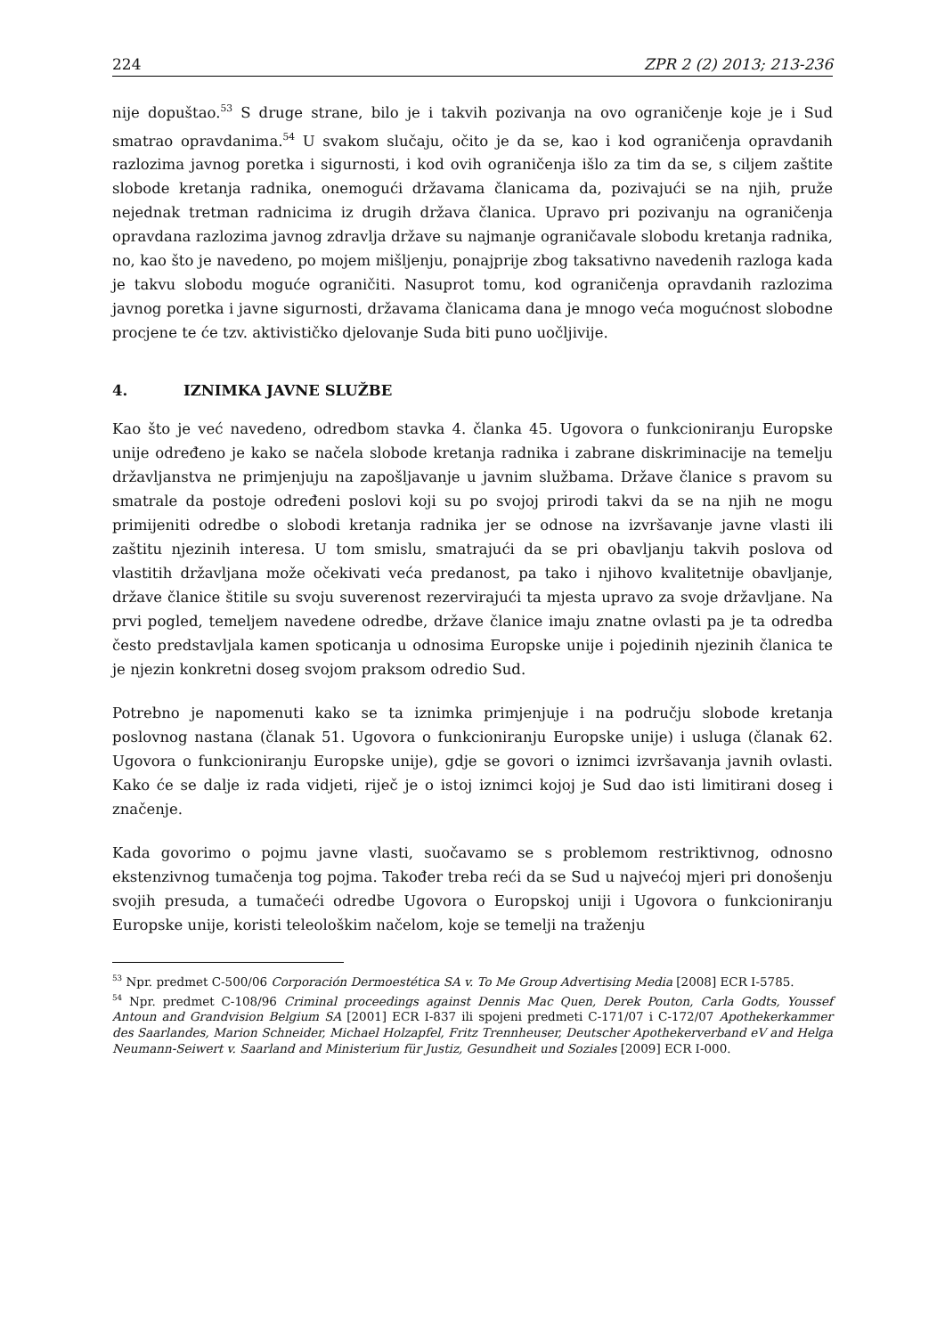224 ZPR 2 (2) 2013; 213-236
nije dopuštao.<sup>53</sup> S druge strane, bilo je i takvih pozivanja na ovo ograničenje koje je i Sud smatrao opravdanima.<sup>54</sup> U svakom slučaju, očito je da se, kao i kod ograničenja opravdanih razlozima javnog poretka i sigurnosti, i kod ovih ograničenja išlo za tim da se, s ciljem zaštite slobode kretanja radnika, onemogući državama članicama da, pozivajući se na njih, pruže nejednak tretman radnicima iz drugih država članica. Upravo pri pozivanju na ograničenja opravdana razlozima javnog zdravlja države su najmanje ograničavale slobodu kretanja radnika, no, kao što je navedeno, po mojem mišljenju, ponajprije zbog taksativno navedenih razloga kada je takvu slobodu moguće ograničiti. Nasuprot tomu, kod ograničenja opravdanih razlozima javnog poretka i javne sigurnosti, državama članicama dana je mnogo veća mogućnost slobodne procjene te će tzv. aktivističko djelovanje Suda biti puno uočljivije.
4. IZNIMKA JAVNE SLUŽBE
Kao što je već navedeno, odredbom stavka 4. članka 45. Ugovora o funkcioniranju Europske unije određeno je kako se načela slobode kretanja radnika i zabrane diskriminacije na temelju državljanstva ne primjenjuju na zapošljavanje u javnim službama. Države članice s pravom su smatrale da postoje određeni poslovi koji su po svojoj prirodi takvi da se na njih ne mogu primijeniti odredbe o slobodi kretanja radnika jer se odnose na izvršavanje javne vlasti ili zaštitu njezinih interesa. U tom smislu, smatrajući da se pri obavljanju takvih poslova od vlastitih državljana može očekivati veća predanost, pa tako i njihovo kvalitetnije obavljanje, države članice štitile su svoju suverenost rezervirajući ta mjesta upravo za svoje državljane. Na prvi pogled, temeljem navedene odredbe, države članice imaju znatne ovlasti pa je ta odredba često predstavljala kamen spoticanja u odnosima Europske unije i pojedinih njezinih članica te je njezin konkretni doseg svojom praksom odredio Sud.
Potrebno je napomenuti kako se ta iznimka primjenjuje i na području slobode kretanja poslovnog nastana (članak 51. Ugovora o funkcioniranju Europske unije) i usluga (članak 62. Ugovora o funkcioniranju Europske unije), gdje se govori o iznimci izvršavanja javnih ovlasti. Kako će se dalje iz rada vidjeti, riječ je o istoj iznimci kojoj je Sud dao isti limitirani doseg i značenje.
Kada govorimo o pojmu javne vlasti, suočavamo se s problemom restriktivnog, odnosno ekstenzivnog tumačenja tog pojma. Također treba reći da se Sud u najvećoj mjeri pri donošenju svojih presuda, a tumačeći odredbe Ugovora o Europskoj uniji i Ugovora o funkcioniranju Europske unije, koristi teleološkim načelom, koje se temelji na traženju
<sup>53</sup> Npr. predmet C-500/06 Corporación Dermoestética SA v. To Me Group Advertising Media [2008] ECR I-5785.
<sup>54</sup> Npr. predmet C-108/96 Criminal proceedings against Dennis Mac Quen, Derek Pouton, Carla Godts, Youssef Antoun and Grandvision Belgium SA [2001] ECR I-837 ili spojeni predmeti C-171/07 i C-172/07 Apothekerkammer des Saarlandes, Marion Schneider, Michael Holzapfel, Fritz Trennheuser, Deutscher Apothekerverband eV and Helga Neumann-Seiwert v. Saarland and Ministerium für Justiz, Gesundheit und Soziales [2009] ECR I-000.